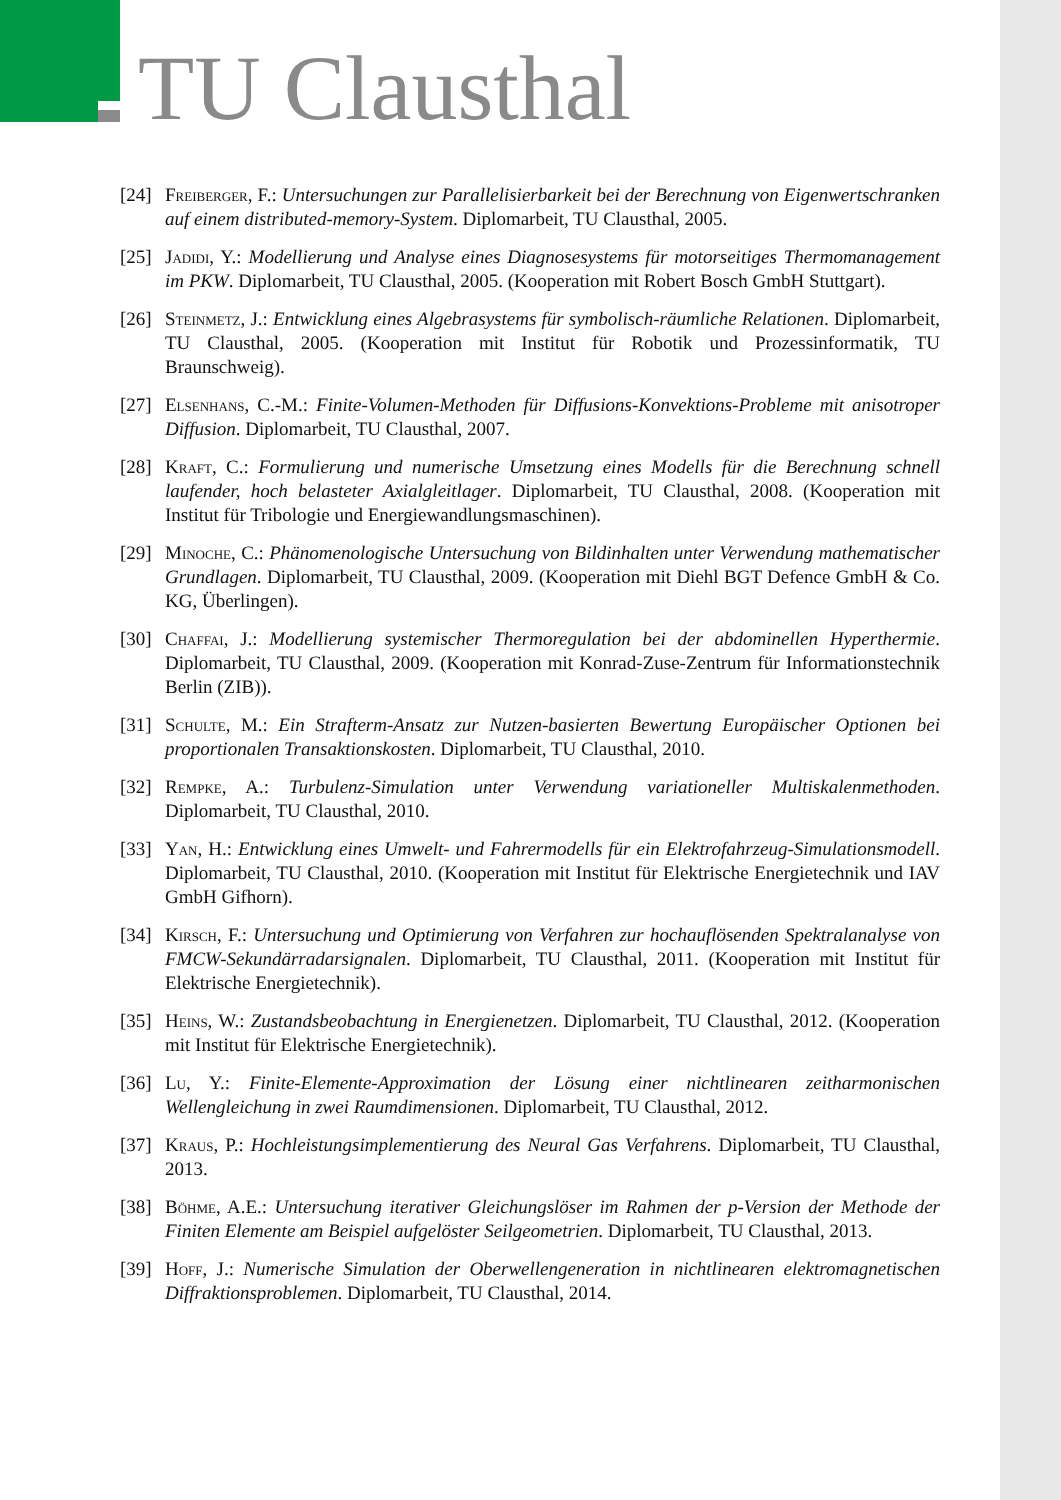TU Clausthal
[24] Freiberger, F.: Untersuchungen zur Parallelisierbarkeit bei der Berechnung von Eigenwertschranken auf einem distributed-memory-System. Diplomarbeit, TU Clausthal, 2005.
[25] Jadidi, Y.: Modellierung und Analyse eines Diagnosesystems für motorseitiges Thermomanagement im PKW. Diplomarbeit, TU Clausthal, 2005. (Kooperation mit Robert Bosch GmbH Stuttgart).
[26] Steinmetz, J.: Entwicklung eines Algebrasystems für symbolisch-räumliche Relationen. Diplomarbeit, TU Clausthal, 2005. (Kooperation mit Institut für Robotik und Prozessinformatik, TU Braunschweig).
[27] Elsenhans, C.-M.: Finite-Volumen-Methoden für Diffusions-Konvektions-Probleme mit anisotroper Diffusion. Diplomarbeit, TU Clausthal, 2007.
[28] Kraft, C.: Formulierung und numerische Umsetzung eines Modells für die Berechnung schnell laufender, hoch belasteter Axialgleitlager. Diplomarbeit, TU Clausthal, 2008. (Kooperation mit Institut für Tribologie und Energiewandlungsmaschinen).
[29] Minoche, C.: Phänomenologische Untersuchung von Bildinhalten unter Verwendung mathematischer Grundlagen. Diplomarbeit, TU Clausthal, 2009. (Kooperation mit Diehl BGT Defence GmbH & Co. KG, Überlingen).
[30] Chaffai, J.: Modellierung systemischer Thermoregulation bei der abdominellen Hyperthermie. Diplomarbeit, TU Clausthal, 2009. (Kooperation mit Konrad-Zuse-Zentrum für Informationstechnik Berlin (ZIB)).
[31] Schulte, M.: Ein Strafterm-Ansatz zur Nutzen-basierten Bewertung Europäischer Optionen bei proportionalen Transaktionskosten. Diplomarbeit, TU Clausthal, 2010.
[32] Rempke, A.: Turbulenz-Simulation unter Verwendung variationeller Multiskalenmethoden. Diplomarbeit, TU Clausthal, 2010.
[33] Yan, H.: Entwicklung eines Umwelt- und Fahrermodells für ein Elektrofahrzeug-Simulationsmodell. Diplomarbeit, TU Clausthal, 2010. (Kooperation mit Institut für Elektrische Energietechnik und IAV GmbH Gifhorn).
[34] Kirsch, F.: Untersuchung und Optimierung von Verfahren zur hochauflösenden Spektralanalyse von FMCW-Sekundärradarsignalen. Diplomarbeit, TU Clausthal, 2011. (Kooperation mit Institut für Elektrische Energietechnik).
[35] Heins, W.: Zustandsbeobachtung in Energienetzen. Diplomarbeit, TU Clausthal, 2012. (Kooperation mit Institut für Elektrische Energietechnik).
[36] Lu, Y.: Finite-Elemente-Approximation der Lösung einer nichtlinearen zeitharmonischen Wellengleichung in zwei Raumdimensionen. Diplomarbeit, TU Clausthal, 2012.
[37] Kraus, P.: Hochleistungsimplementierung des Neural Gas Verfahrens. Diplomarbeit, TU Clausthal, 2013.
[38] Böhme, A.E.: Untersuchung iterativer Gleichungslöser im Rahmen der p-Version der Methode der Finiten Elemente am Beispiel aufgelöster Seilgeometrien. Diplomarbeit, TU Clausthal, 2013.
[39] Hoff, J.: Numerische Simulation der Oberwellengeneration in nichtlinearen elektromagnetischen Diffraktionsproblemen. Diplomarbeit, TU Clausthal, 2014.